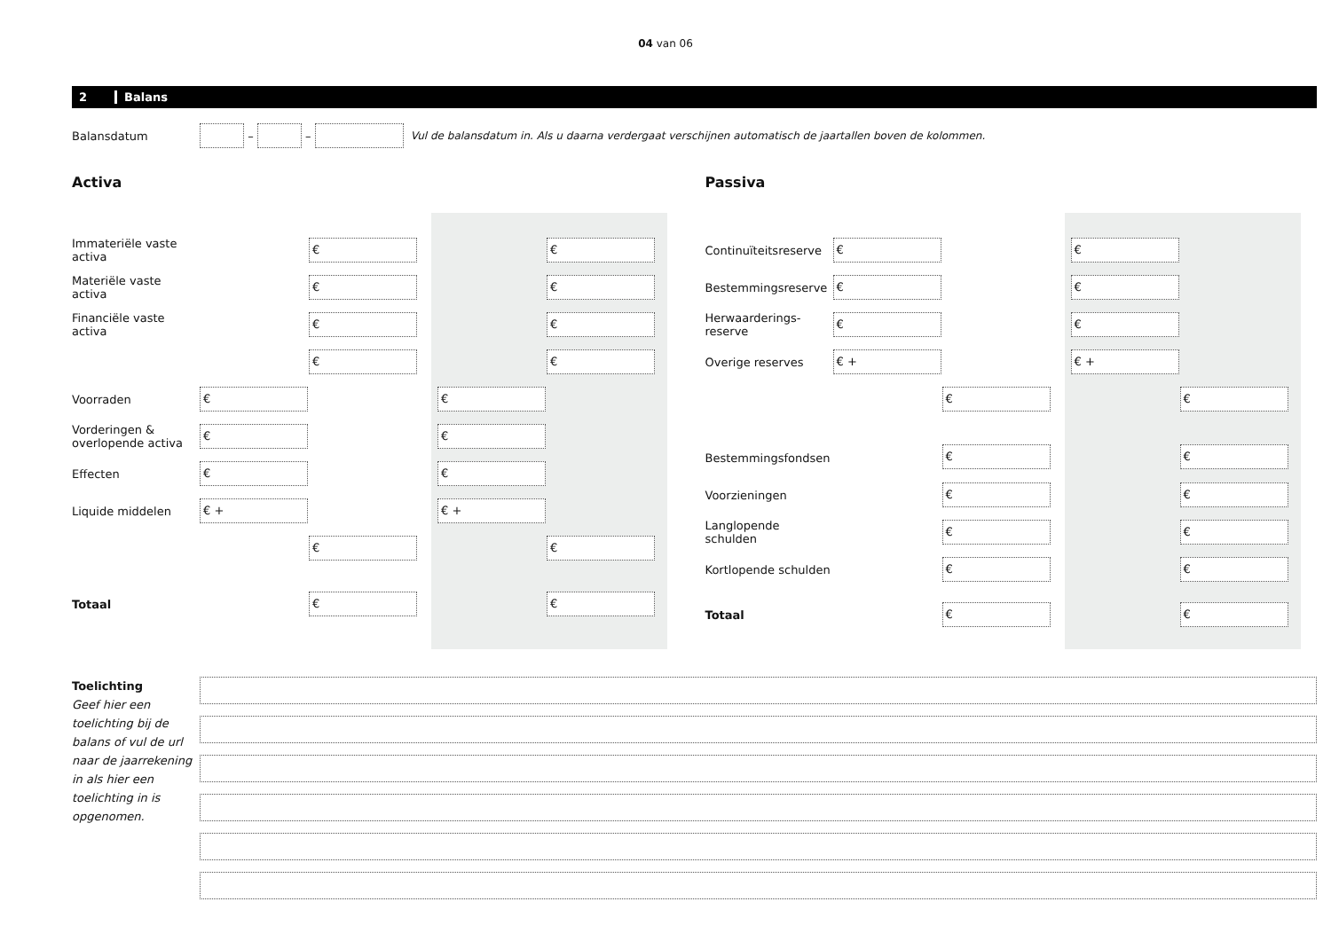04 van 06
2 Balans
Balansdatum – – Vul de balansdatum in. Als u daarna verdergaat verschijnen automatisch de jaartallen boven de kolommen.
Activa
Immateriële vaste activa € €
Materiële vaste activa € €
Financiële vaste activa € €
€ €
Voorraden € €
Vorderingen & overlopende activa € €
Effecten € €
Liquide middelen € + € +
€ €
Totaal € €
Passiva
Continuïteitsreserve € €
Bestemmingsreserve € €
Herwaarderings-reserve € €
Overige reserves € + € +
€ €
Bestemmingsfondsen
€ €
Voorzieningen € €
Langlopende schulden € €
Kortlopende schulden € €
Totaal € €
Toelichting
Geef hier een toelichting bij de balans of vul de url naar de jaarrekening in als hier een toelichting in is opgenomen.